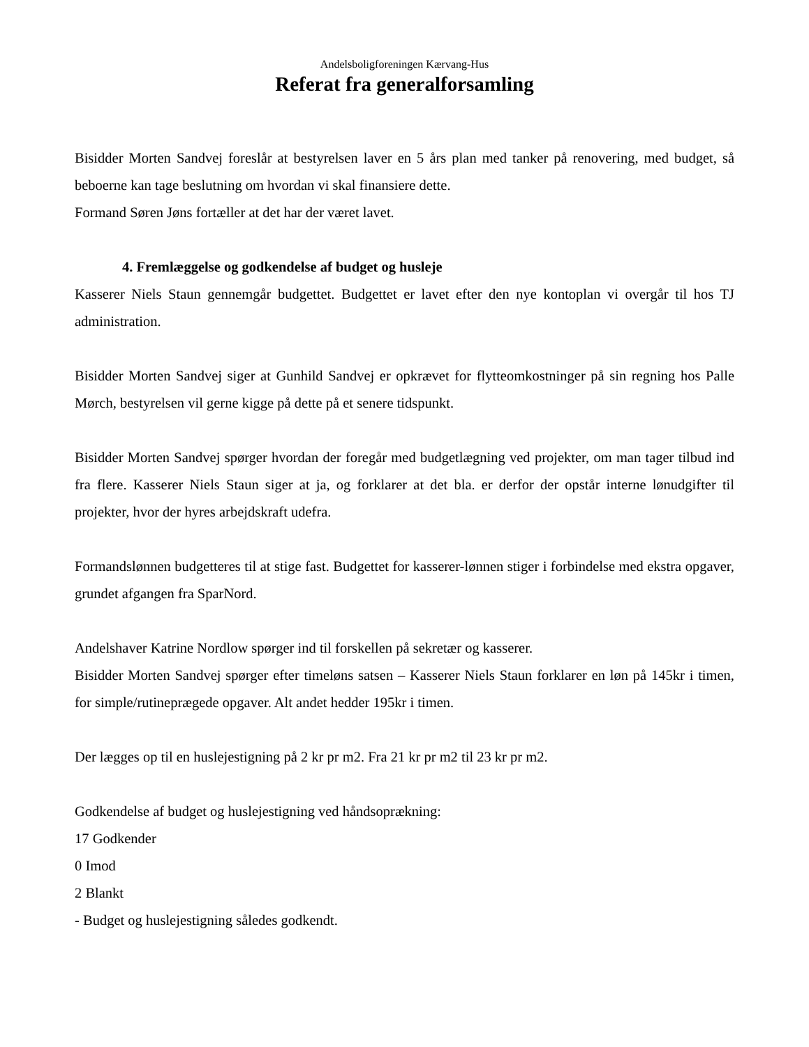Andelsboligforeningen Kærvang-Hus
Referat fra generalforsamling
Bisidder Morten Sandvej foreslår at bestyrelsen laver en 5 års plan med tanker på renovering, med budget, så beboerne kan tage beslutning om hvordan vi skal finansiere dette.
Formand Søren Jøns fortæller at det har der været lavet.
4. Fremlæggelse og godkendelse af budget og husleje
Kasserer Niels Staun gennemgår budgettet. Budgettet er lavet efter den nye kontoplan vi overgår til hos TJ administration.
Bisidder Morten Sandvej siger at Gunhild Sandvej er opkrævet for flytteomkostninger på sin regning hos Palle Mørch, bestyrelsen vil gerne kigge på dette på et senere tidspunkt.
Bisidder Morten Sandvej spørger hvordan der foregår med budgetlægning ved projekter, om man tager tilbud ind fra flere. Kasserer Niels Staun siger at ja, og forklarer at det bla. er derfor der opstår interne lønudgifter til projekter, hvor der hyres arbejdskraft udefra.
Formandslønnen budgetteres til at stige fast. Budgettet for kasserer-lønnen stiger i forbindelse med ekstra opgaver, grundet afgangen fra SparNord.
Andelshaver Katrine Nordlow spørger ind til forskellen på sekretær og kasserer.
Bisidder Morten Sandvej spørger efter timeløns satsen – Kasserer Niels Staun forklarer en løn på 145kr i timen, for simple/rutineprægede opgaver. Alt andet hedder 195kr i timen.
Der lægges op til en huslejestigning på 2 kr pr m2. Fra 21 kr pr m2 til 23 kr pr m2.
Godkendelse af budget og huslejestigning ved håndsoprækning:
17 Godkender
0 Imod
2 Blankt
- Budget og huslejestigning således godkendt.